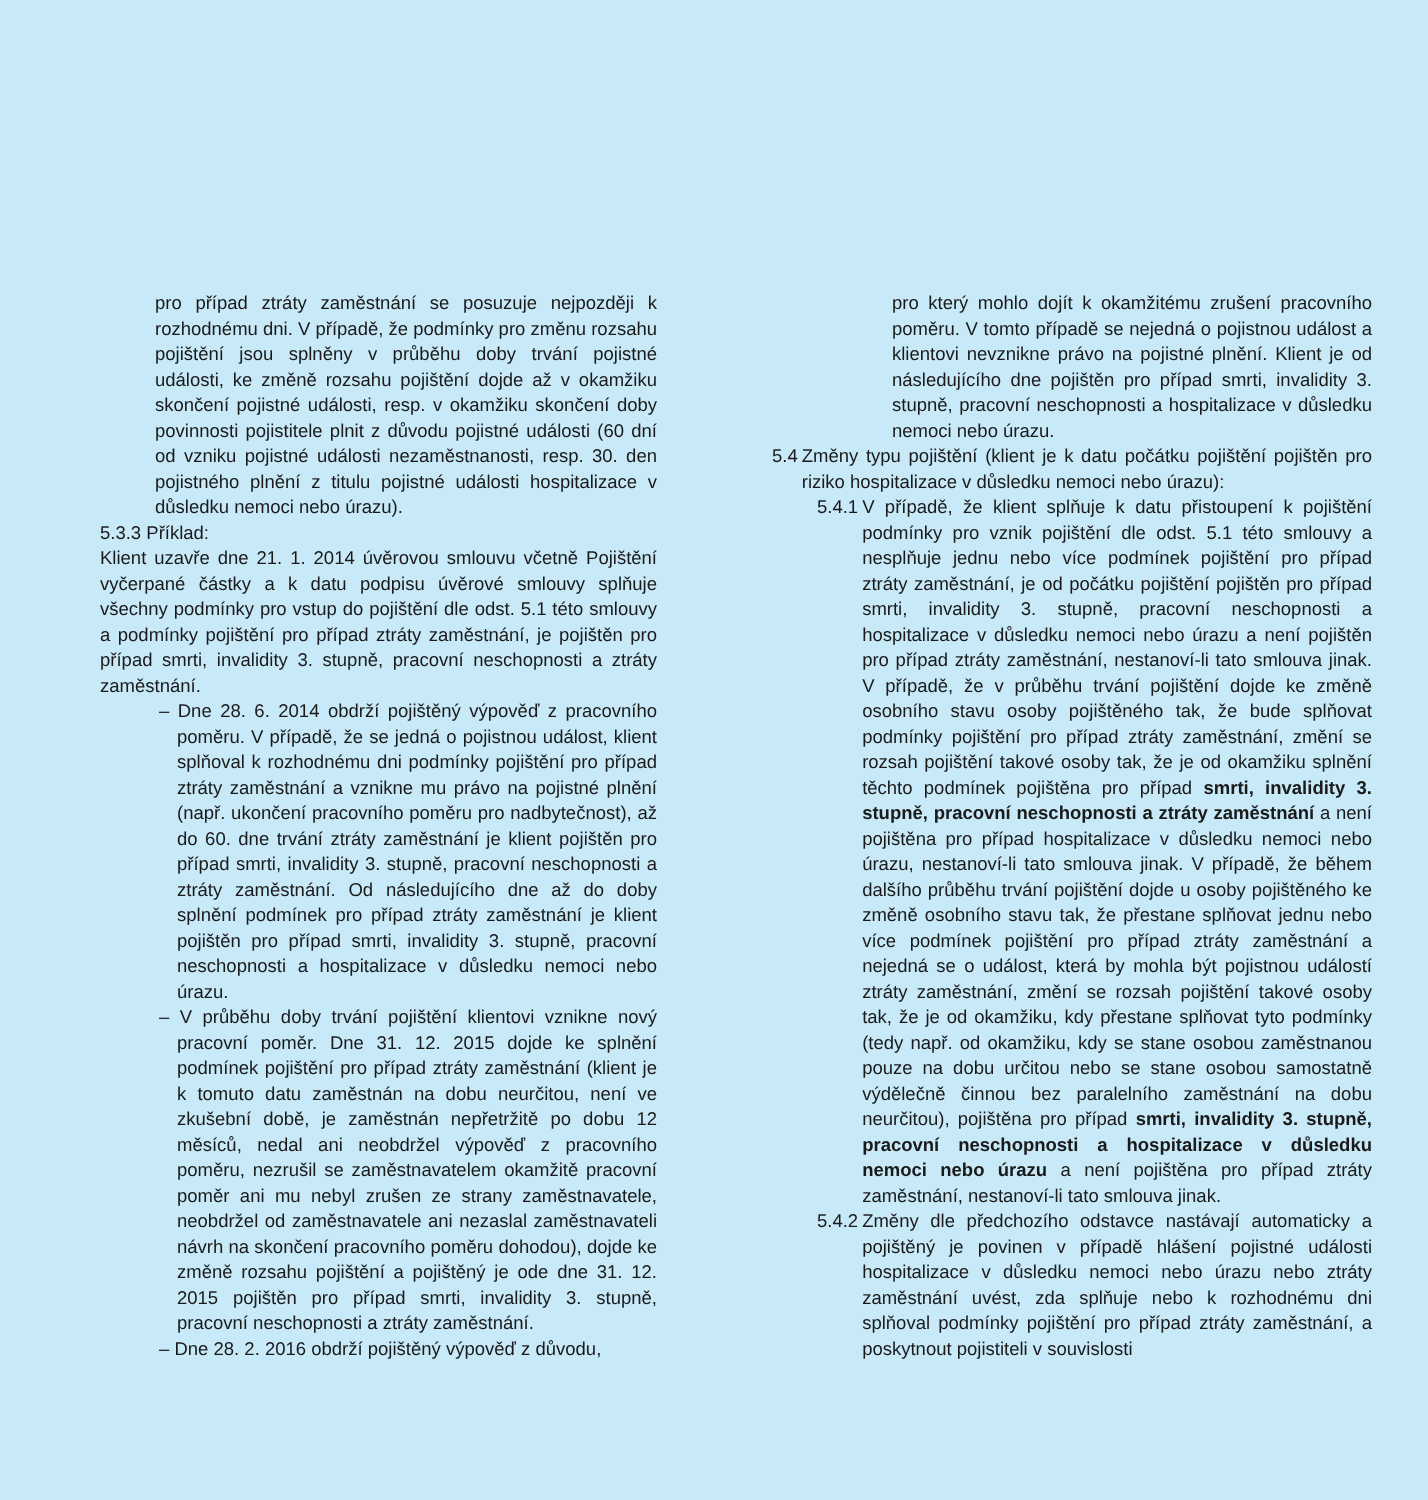pro případ ztráty zaměstnání se posuzuje nejpozději k rozhodnému dni. V případě, že podmínky pro změnu rozsahu pojištění jsou splněny v průběhu doby trvání pojistné události, ke změně rozsahu pojištění dojde až v okamžiku skončení pojistné události, resp. v okamžiku skončení doby povinnosti pojistitele plnit z důvodu pojistné události (60 dní od vzniku pojistné události nezaměstnanosti, resp. 30. den pojistného plnění z titulu pojistné události hospitalizace v důsledku nemoci nebo úrazu).
5.3.3 Příklad:
Klient uzavře dne 21. 1. 2014 úvěrovou smlouvu včetně Pojištění vyčerpané částky a k datu podpisu úvěrové smlouvy splňuje všechny podmínky pro vstup do pojištění dle odst. 5.1 této smlouvy a podmínky pojištění pro případ ztráty zaměstnání, je pojištěn pro případ smrti, invalidity 3. stupně, pracovní neschopnosti a ztráty zaměstnání.
– Dne 28. 6. 2014 obdrží pojištěný výpověď z pracovního poměru. V případě, že se jedná o pojistnou událost, klient splňoval k rozhodnému dni podmínky pojištění pro případ ztráty zaměstnání a vznikne mu právo na pojistné plnění (např. ukončení pracovního poměru pro nadbytečnost), až do 60. dne trvání ztráty zaměstnání je klient pojištěn pro případ smrti, invalidity 3. stupně, pracovní neschopnosti a ztráty zaměstnání. Od následujícího dne až do doby splnění podmínek pro případ ztráty zaměstnání je klient pojištěn pro případ smrti, invalidity 3. stupně, pracovní neschopnosti a hospitalizace v důsledku nemoci nebo úrazu.
– V průběhu doby trvání pojištění klientovi vznikne nový pracovní poměr. Dne 31. 12. 2015 dojde ke splnění podmínek pojištění pro případ ztráty zaměstnání (klient je k tomuto datu zaměstnán na dobu neurčitou, není ve zkušební době, je zaměstnán nepřetržitě po dobu 12 měsíců, nedal ani neobdržel výpověď z pracovního poměru, nezrušil se zaměstnavatelem okamžitě pracovní poměr ani mu nebyl zrušen ze strany zaměstnavatele, neobdržel od zaměstnavatele ani nezaslal zaměstnavateli návrh na skončení pracovního poměru dohodou), dojde ke změně rozsahu pojištění a pojištěný je ode dne 31. 12. 2015 pojištěn pro případ smrti, invalidity 3. stupně, pracovní neschopnosti a ztráty zaměstnání.
– Dne 28. 2. 2016 obdrží pojištěný výpověď z důvodu,
pro který mohlo dojít k okamžitému zrušení pracovního poměru. V tomto případě se nejedná o pojistnou událost a klientovi nevznikne právo na pojistné plnění. Klient je od následujícího dne pojištěn pro případ smrti, invalidity 3. stupně, pracovní neschopnosti a hospitalizace v důsledku nemoci nebo úrazu.
5.4 Změny typu pojištění (klient je k datu počátku pojištění pojištěn pro riziko hospitalizace v důsledku nemoci nebo úrazu):
5.4.1 V případě, že klient splňuje k datu přistoupení k pojištění podmínky pro vznik pojištění dle odst. 5.1 této smlouvy a nesplňuje jednu nebo více podmínek pojištění pro případ ztráty zaměstnání, je od počátku pojištění pojištěn pro případ smrti, invalidity 3. stupně, pracovní neschopnosti a hospitalizace v důsledku nemoci nebo úrazu a není pojištěn pro případ ztráty zaměstnání, nestanoví-li tato smlouva jinak. V případě, že v průběhu trvání pojištění dojde ke změně osobního stavu osoby pojištěného tak, že bude splňovat podmínky pojištění pro případ ztráty zaměstnání, změní se rozsah pojištění takové osoby tak, že je od okamžiku splnění těchto podmínek pojištěna pro případ smrti, invalidity 3. stupně, pracovní neschopnosti a ztráty zaměstnání a není pojištěna pro případ hospitalizace v důsledku nemoci nebo úrazu, nestanoví-li tato smlouva jinak. V případě, že během dalšího průběhu trvání pojištění dojde u osoby pojištěného ke změně osobního stavu tak, že přestane splňovat jednu nebo více podmínek pojištění pro případ ztráty zaměstnání a nejedná se o událost, která by mohla být pojistnou událostí ztráty zaměstnání, změní se rozsah pojištění takové osoby tak, že je od okamžiku, kdy přestane splňovat tyto podmínky (tedy např. od okamžiku, kdy se stane osobou zaměstnanou pouze na dobu určitou nebo se stane osobou samostatně výdělečně činnou bez paralelního zaměstnání na dobu neurčitou), pojištěna pro případ smrti, invalidity 3. stupně, pracovní neschopnosti a hospitalizace v důsledku nemoci nebo úrazu a není pojištěna pro případ ztráty zaměstnání, nestanoví-li tato smlouva jinak.
5.4.2 Změny dle předchozího odstavce nastávají automaticky a pojištěný je povinen v případě hlášení pojistné události hospitalizace v důsledku nemoci nebo úrazu nebo ztráty zaměstnání uvést, zda splňuje nebo k rozhodnému dni splňoval podmínky pojištění pro případ ztráty zaměstnání, a poskytnout pojistiteli v souvislosti